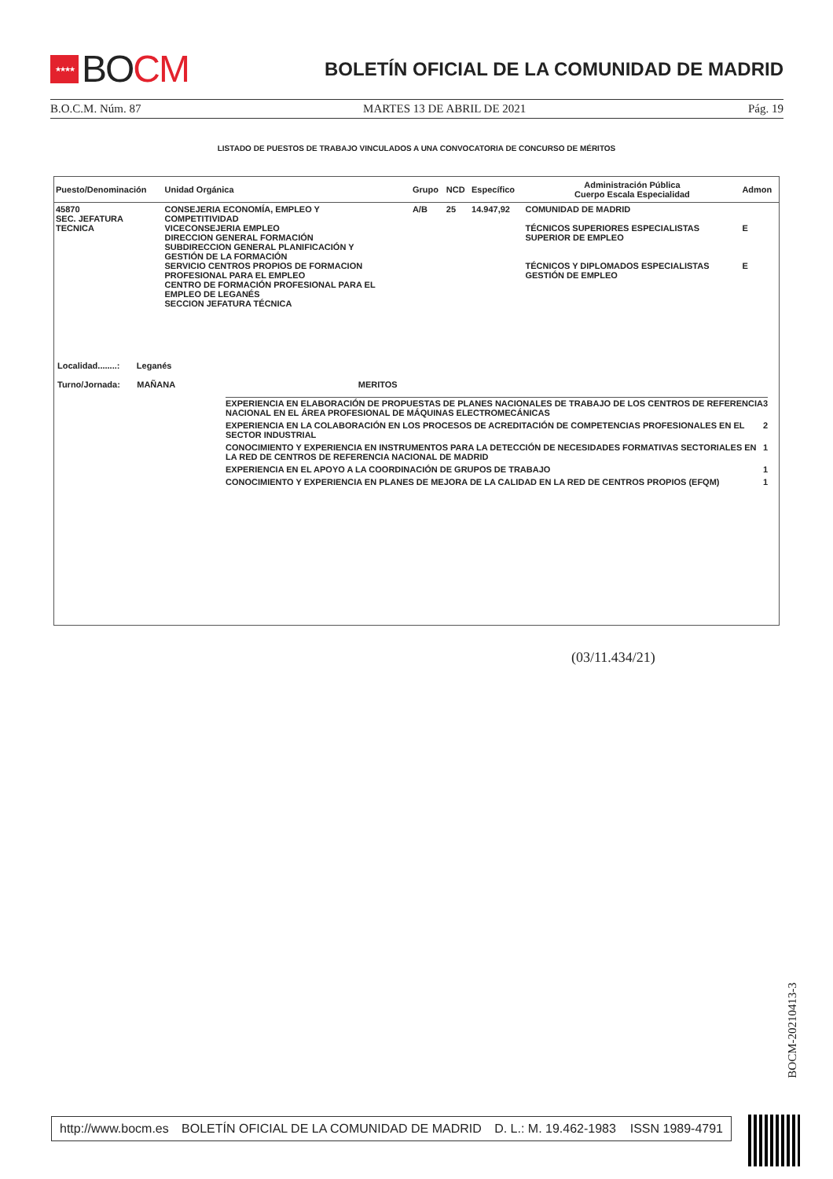★★★★ BO CM
BOLETÍN OFICIAL DE LA COMUNIDAD DE MADRID
B.O.C.M. Núm. 87 MARTES 13 DE ABRIL DE 2021 Pág. 19
LISTADO DE PUESTOS DE TRABAJO VINCULADOS A UNA CONVOCATORIA DE CONCURSO DE MÉRITOS
| Puesto/Denominación | Unidad Orgánica | Grupo | NCD | Específico | Administración Pública Cuerpo Escala Especialidad | Admon |
| --- | --- | --- | --- | --- | --- | --- |
| 45870 SEC. JEFATURA TECNICA | CONSEJERIA ECONOMÍA, EMPLEO Y COMPETITIVIDAD VICECONSEJERIA EMPLEO DIRECCION GENERAL FORMACIÓN SUBDIRECCION GENERAL PLANIFICACIÓN Y GESTIÓN DE LA FORMACIÓN SERVICIO CENTROS PROPIOS DE FORMACION PROFESIONAL PARA EL EMPLEO CENTRO DE FORMACIÓN PROFESIONAL PARA EL EMPLEO DE LEGANÉS SECCION JEFATURA TÉCNICA | A/B | 25 | 14.947,92 | COMUNIDAD DE MADRID TÉCNICOS SUPERIORES ESPECIALISTAS SUPERIOR DE EMPLEO TÉCNICOS Y DIPLOMADOS ESPECIALISTAS GESTIÓN DE EMPLEO | E E |
Localidad........: Leganés
Turno/Jornada: MAÑANA MERITOS
| EXPERIENCIA EN ELABORACIÓN DE PROPUESTAS DE PLANES NACIONALES DE TRABAJO DE LOS CENTROS DE REFERENCIA NACIONAL EN EL ÁREA PROFESIONAL DE MÁQUINAS ELECTROMECÁNICAS | 3 |
| EXPERIENCIA EN LA COLABORACIÓN EN LOS PROCESOS DE ACREDITACIÓN DE COMPETENCIAS PROFESIONALES EN EL SECTOR INDUSTRIAL | 2 |
| CONOCIMIENTO Y EXPERIENCIA EN INSTRUMENTOS PARA LA DETECCIÓN DE NECESIDADES FORMATIVAS SECTORIALES EN LA RED DE CENTROS DE REFERENCIA NACIONAL DE MADRID | 1 |
| EXPERIENCIA EN EL APOYO A LA COORDINACIÓN DE GRUPOS DE TRABAJO | 1 |
| CONOCIMIENTO Y EXPERIENCIA EN PLANES DE MEJORA DE LA CALIDAD EN LA RED DE CENTROS PROPIOS (EFQM) | 1 |
(03/11.434/21)
BOCM-20210413-3
http://www.bocm.es BOLETÍN OFICIAL DE LA COMUNIDAD DE MADRID D. L.: M. 19.462-1983 ISSN 1989-4791